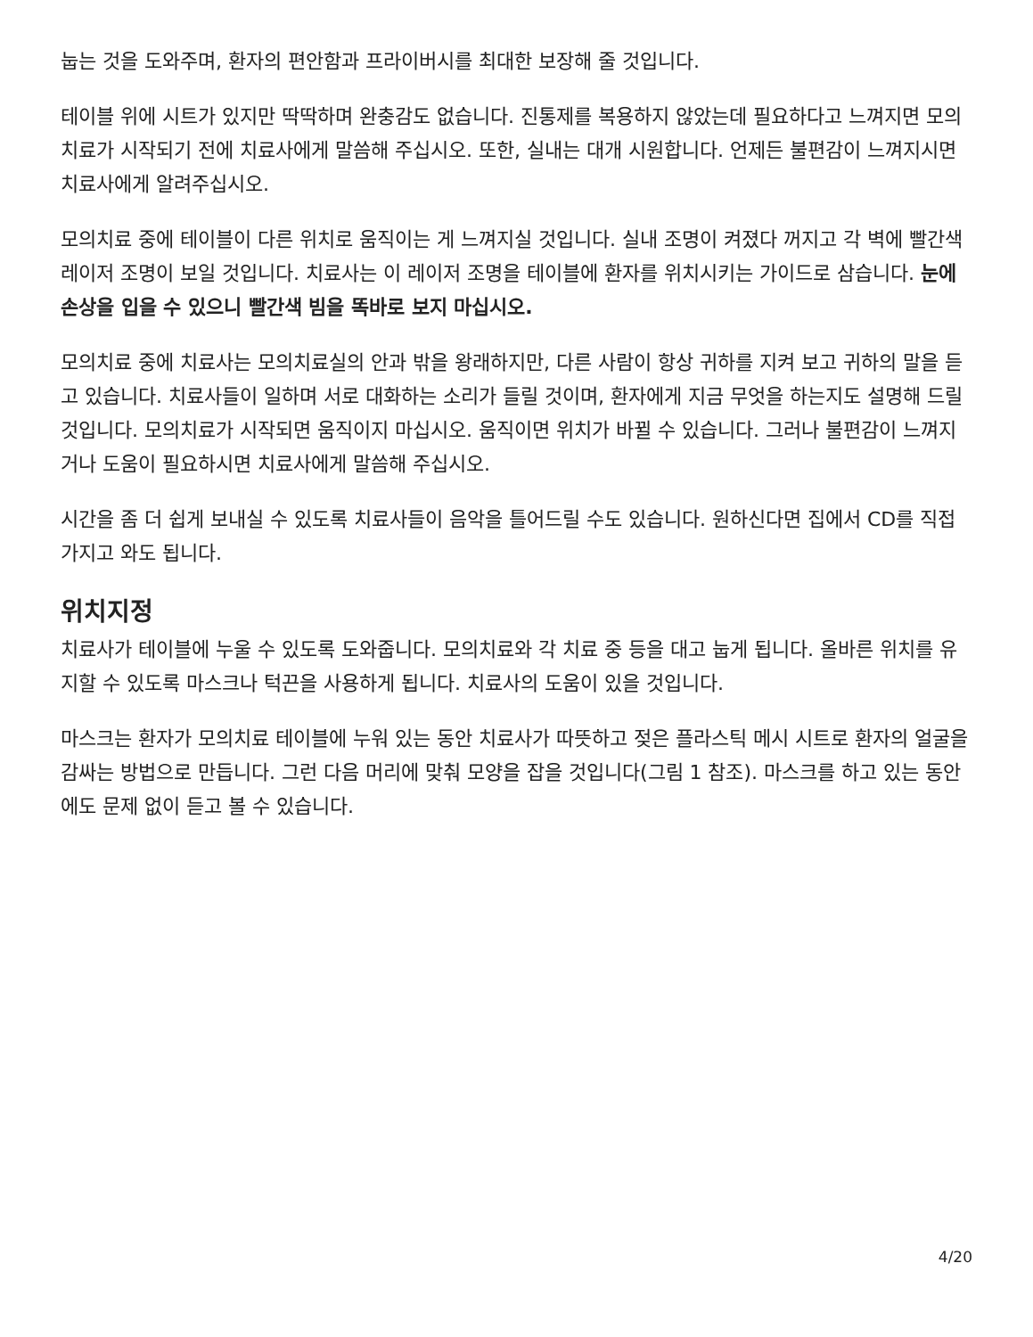눕는 것을 도와주며, 환자의 편안함과 프라이버시를 최대한 보장해 줄 것입니다.
테이블 위에 시트가 있지만 딱딱하며 완충감도 없습니다. 진통제를 복용하지 않았는데 필요하다고 느껴지면 모의치료가 시작되기 전에 치료사에게 말씀해 주십시오. 또한, 실내는 대개 시원합니다. 언제든 불편감이 느껴지시면 치료사에게 알려주십시오.
모의치료 중에 테이블이 다른 위치로 움직이는 게 느껴지실 것입니다. 실내 조명이 켜졌다 꺼지고 각 벽에 빨간색 레이저 조명이 보일 것입니다. 치료사는 이 레이저 조명을 테이블에 환자를 위치시키는 가이드로 삼습니다. 눈에 손상을 입을 수 있으니 빨간색 빔을 똑바로 보지 마십시오.
모의치료 중에 치료사는 모의치료실의 안과 밖을 왕래하지만, 다른 사람이 항상 귀하를 지켜 보고 귀하의 말을 듣고 있습니다. 치료사들이 일하며 서로 대화하는 소리가 들릴 것이며, 환자에게 지금 무엇을 하는지도 설명해 드릴 것입니다. 모의치료가 시작되면 움직이지 마십시오. 움직이면 위치가 바뀔 수 있습니다. 그러나 불편감이 느껴지거나 도움이 필요하시면 치료사에게 말씀해 주십시오.
시간을 좀 더 쉽게 보내실 수 있도록 치료사들이 음악을 틀어드릴 수도 있습니다. 원하신다면 집에서 CD를 직접 가지고 와도 됩니다.
위치지정
치료사가 테이블에 누울 수 있도록 도와줍니다. 모의치료와 각 치료 중 등을 대고 눕게 됩니다. 올바른 위치를 유지할 수 있도록 마스크나 턱끈을 사용하게 됩니다. 치료사의 도움이 있을 것입니다.
마스크는 환자가 모의치료 테이블에 누워 있는 동안 치료사가 따뜻하고 젖은 플라스틱 메시 시트로 환자의 얼굴을 감싸는 방법으로 만듭니다. 그런 다음 머리에 맞춰 모양을 잡을 것입니다(그림 1 참조). 마스크를 하고 있는 동안에도 문제 없이 듣고 볼 수 있습니다.
4/20